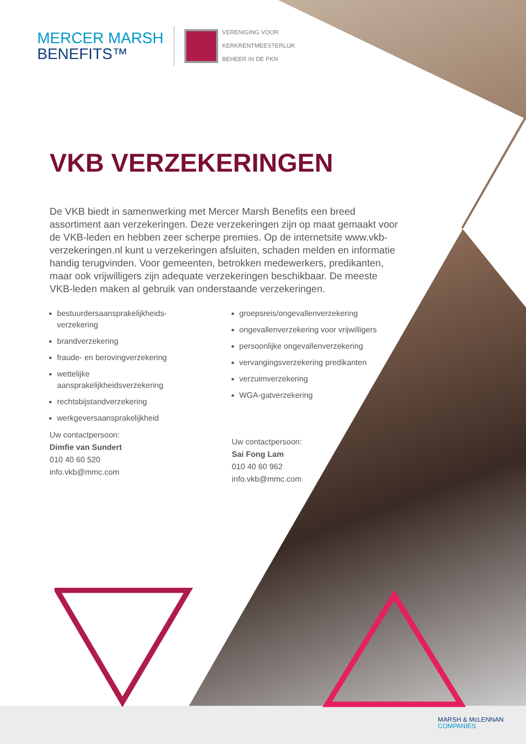MERCER MARSH
BENEFITS™
VERENIGING VOOR
KERKRENTMEESTERLIJK
BEHEER IN DE PKN
VKB VERZEKERINGEN
De VKB biedt in samenwerking met Mercer Marsh Benefits een breed assortiment aan verzekeringen. Deze verzekeringen zijn op maat gemaakt voor de VKB-leden en hebben zeer scherpe premies. Op de internetsite www.vkb-verzekeringen.nl kunt u verzekeringen afsluiten, schaden melden en informatie handig terugvinden. Voor gemeenten, betrokken medewerkers, predikanten, maar ook vrijwilligers zijn adequate verzekeringen beschikbaar. De meeste VKB-leden maken al gebruik van onderstaande verzekeringen.
bestuurdersaansprakelijkheids-
verzekering
brandverzekering
fraude- en berovingverzekering
wettelijke
aansprakelijkheidsverzekering
rechtsbijstandverzekering
werkgeversaansprakelijkheid
Uw contactpersoon:
Dimfie van Sundert
010 40 60 520
info.vkb@mmc.com
groepsreis/ongevallenverzekering
ongevallenverzekering voor vrijwilligers
persoonlijke ongevallenverzekering
vervangingsverzekering predikanten
verzuimverzekering
WGA-gatverzekering
Uw contactpersoon:
Sai Fong Lam
010 40 60 962
info.vkb@mmc.com
MARSH & McLENNAN
COMPANIES